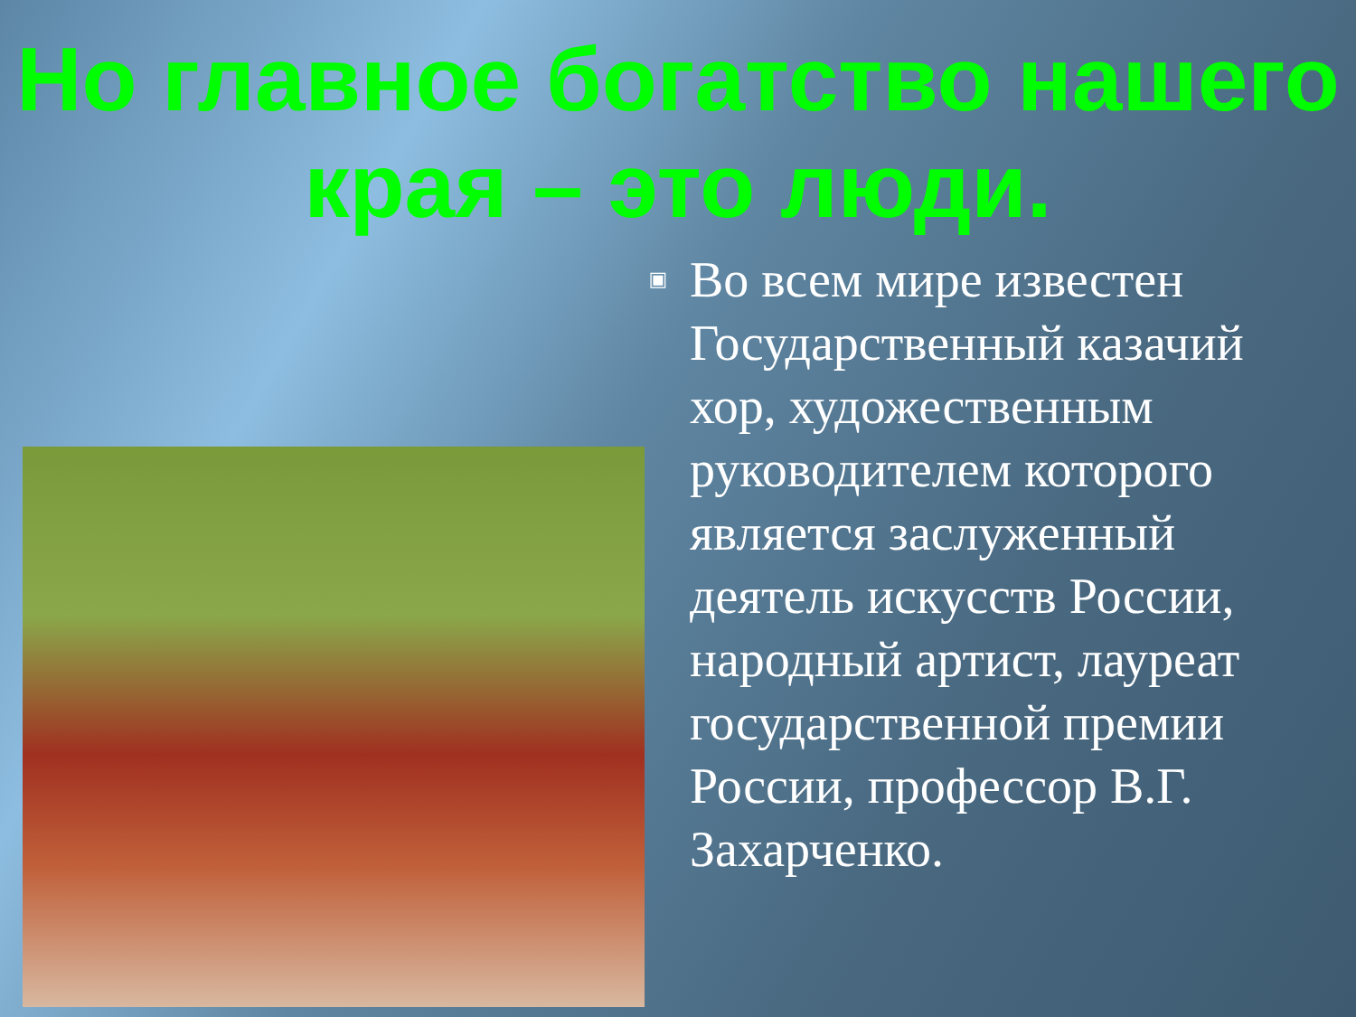Но главное богатство нашего края – это люди.
▣
Во всем мире известен Государственный казачий хор, художественным руководителем которого является заслуженный деятель искусств России, народный артист, лауреат государственной премии России, профессор В.Г. Захарченко.